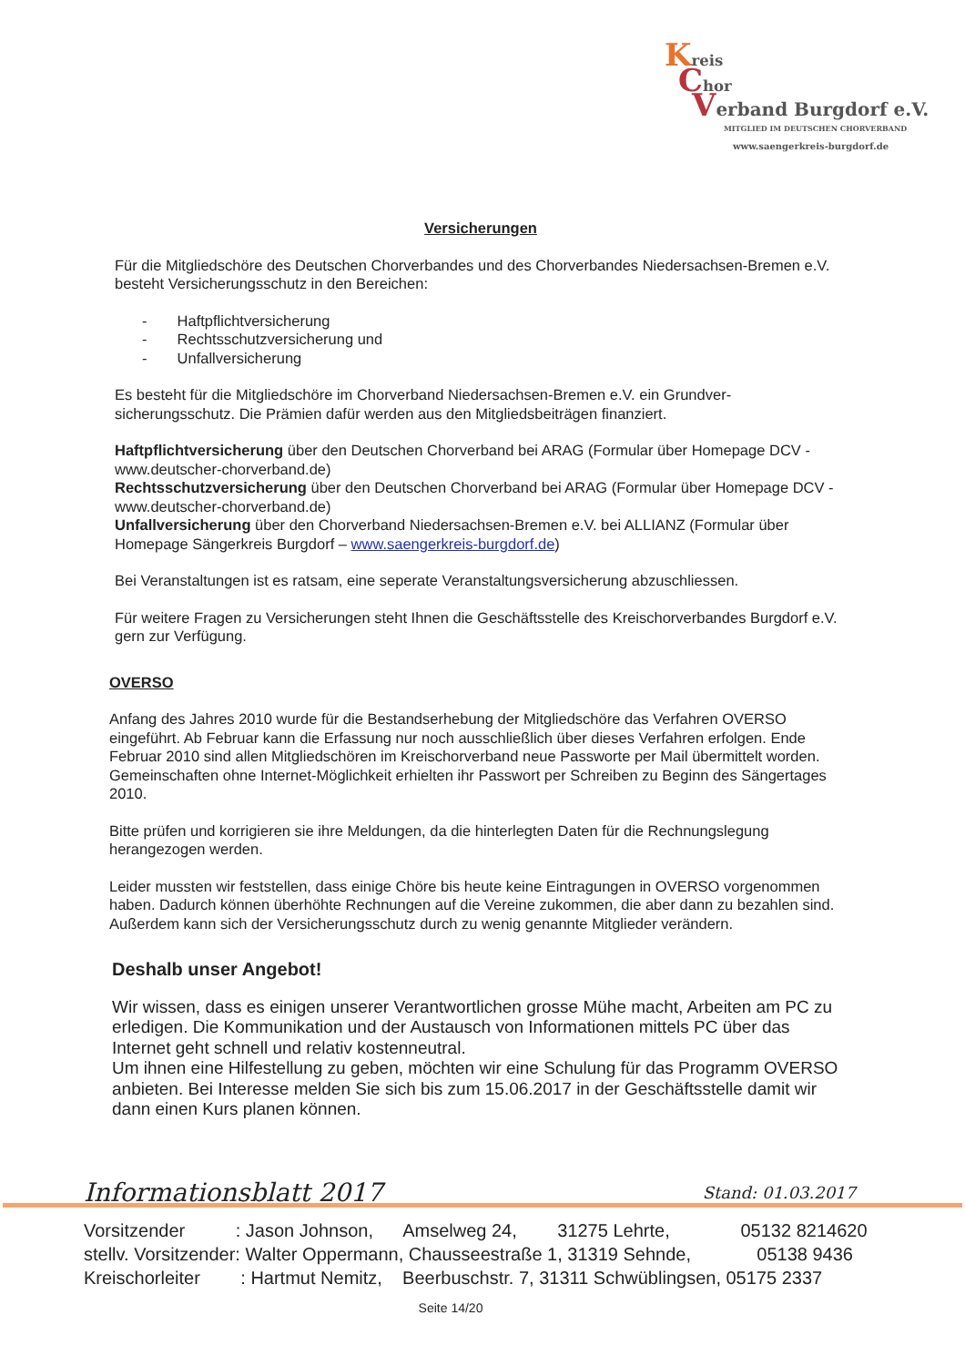Kreis
Chor
Verband Burgdorf e.V.
MITGLIED IM DEUTSCHEN CHORVERBAND
www.saengerkreis-burgdorf.de
Versicherungen
Für die Mitgliedschöre des Deutschen Chorverbandes und des Chorverbandes Niedersachsen-Bremen e.V. besteht Versicherungsschutz in den Bereichen:
- Haftpflichtversicherung
- Rechtsschutzversicherung und
- Unfallversicherung
Es besteht für die Mitgliedschöre im Chorverband Niedersachsen-Bremen e.V. ein Grundver-sicherungsschutz. Die Prämien dafür werden aus den Mitgliedsbeiträgen finanziert.
Haftpflichtversicherung über den Deutschen Chorverband bei ARAG (Formular über Homepage DCV - www.deutscher-chorverband.de)
Rechtsschutzversicherung über den Deutschen Chorverband bei ARAG (Formular über Homepage DCV - www.deutscher-chorverband.de)
Unfallversicherung über den Chorverband Niedersachsen-Bremen e.V. bei ALLIANZ (Formular über Homepage Sängerkreis Burgdorf – www.saengerkreis-burgdorf.de)
Bei Veranstaltungen ist es ratsam, eine seperate Veranstaltungsversicherung abzuschliessen.
Für weitere Fragen zu Versicherungen steht Ihnen die Geschäftsstelle des Kreischorverbandes Burgdorf e.V. gern zur Verfügung.
OVERSO
Anfang des Jahres 2010 wurde für die Bestandserhebung der Mitgliedschöre das Verfahren OVERSO eingeführt. Ab Februar kann die Erfassung nur noch ausschließlich über dieses Verfahren erfolgen. Ende Februar 2010 sind allen Mitgliedschören im Kreischorverband neue Passworte per Mail übermittelt worden. Gemeinschaften ohne Internet-Möglichkeit erhielten ihr Passwort per Schreiben zu Beginn des Sängertages 2010.
Bitte prüfen und korrigieren sie ihre Meldungen, da die hinterlegten Daten für die Rechnungslegung herangezogen werden.
Leider mussten wir feststellen, dass einige Chöre bis heute keine Eintragungen in OVERSO vorgenommen haben. Dadurch können überhöhte Rechnungen auf die Vereine zukommen, die aber dann zu bezahlen sind. Außerdem kann sich der Versicherungsschutz durch zu wenig genannte Mitglieder verändern.
Deshalb unser Angebot!
Wir wissen, dass es einigen unserer Verantwortlichen grosse Mühe macht, Arbeiten am PC zu erledigen. Die Kommunikation und der Austausch von Informationen mittels PC über das Internet geht schnell und relativ kostenneutral.
Um ihnen eine Hilfestellung zu geben, möchten wir eine Schulung für das Programm OVERSO anbieten. Bei Interesse melden Sie sich bis zum 15.06.2017 in der Geschäftsstelle damit wir dann einen Kurs planen können.
Informationsblatt 2017 Stand: 01.03.2017
Vorsitzender : Jason Johnson, Amselweg 24, 31275 Lehrte, 05132 8214620
stellv. Vorsitzender: Walter Oppermann, Chausseestraße 1, 31319 Sehnde, 05138 9436
Kreischorleiter : Hartmut Nemitz, Beerbuschstr. 7, 31311 Schwüblingsen, 05175 2337
Seite 14/20